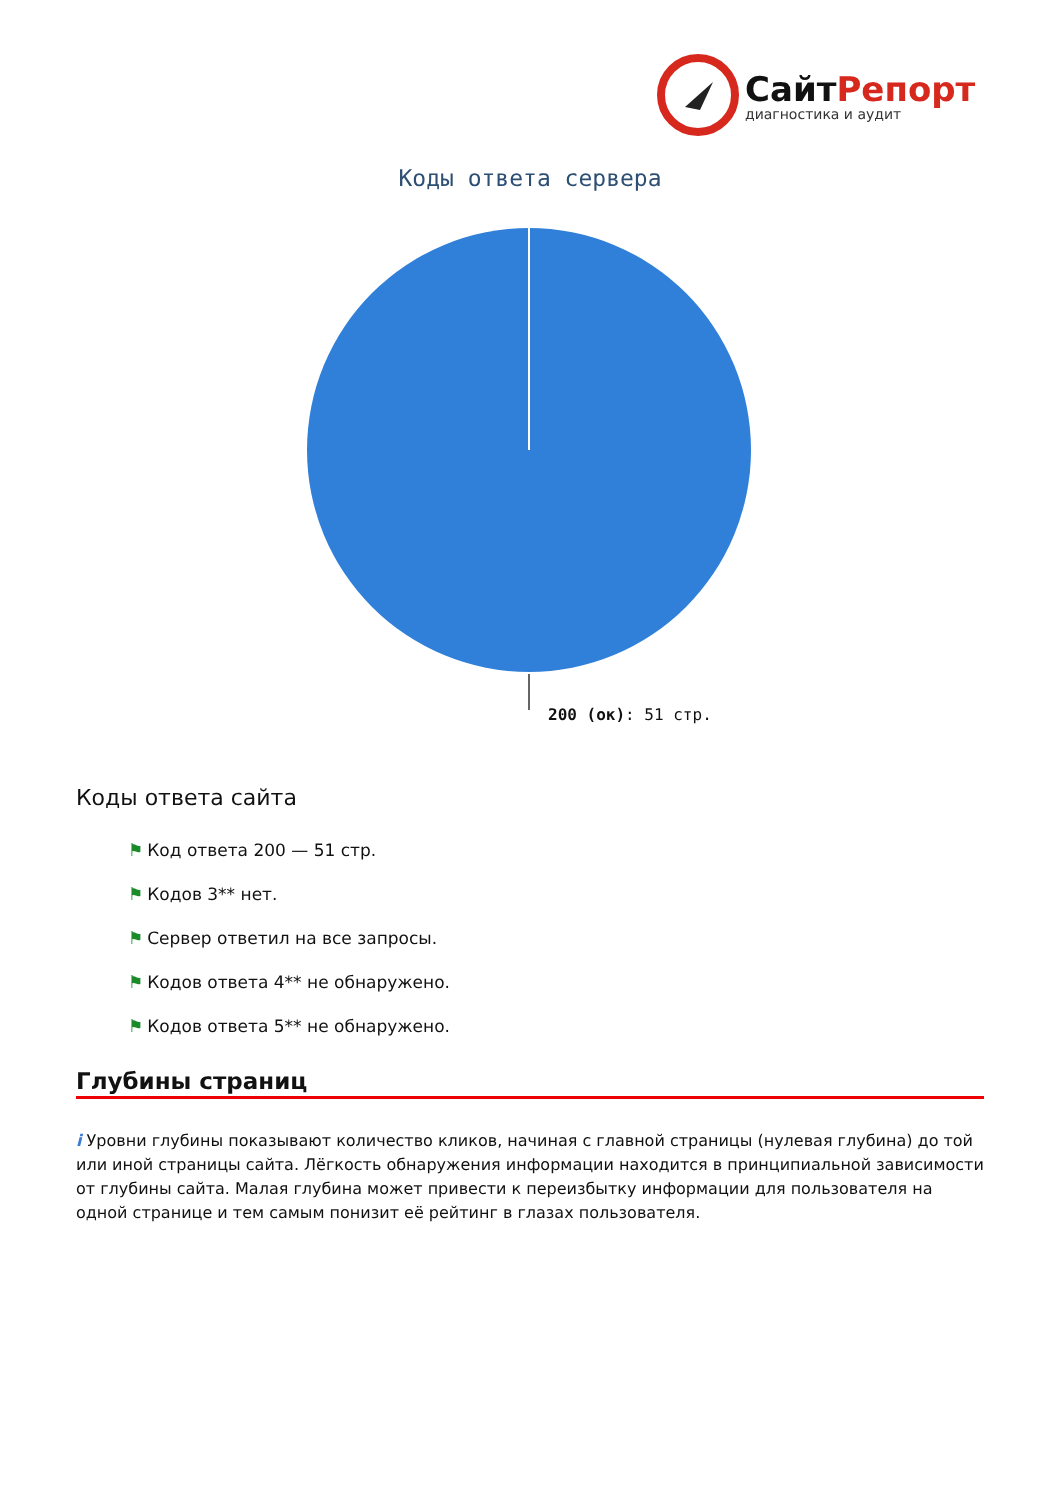СайтРепорт
диагностика и аудит
Коды ответа сервера
200 (ок): 51 стр.
Коды ответа сайта
⚑ Код ответа 200 — 51 стр.
⚑ Кодов 3** нет.
⚑ Сервер ответил на все запросы.
⚑ Кодов ответа 4** не обнаружено.
⚑ Кодов ответа 5** не обнаружено.
Глубины страниц
i Уровни глубины показывают количество кликов, начиная с главной страницы (нулевая глубина) до той или иной страницы сайта. Лёгкость обнаружения информации находится в принципиальной зависимости от глубины сайта. Малая глубина может привести к переизбытку информации для пользователя на одной странице и тем самым понизит её рейтинг в глазах пользователя.